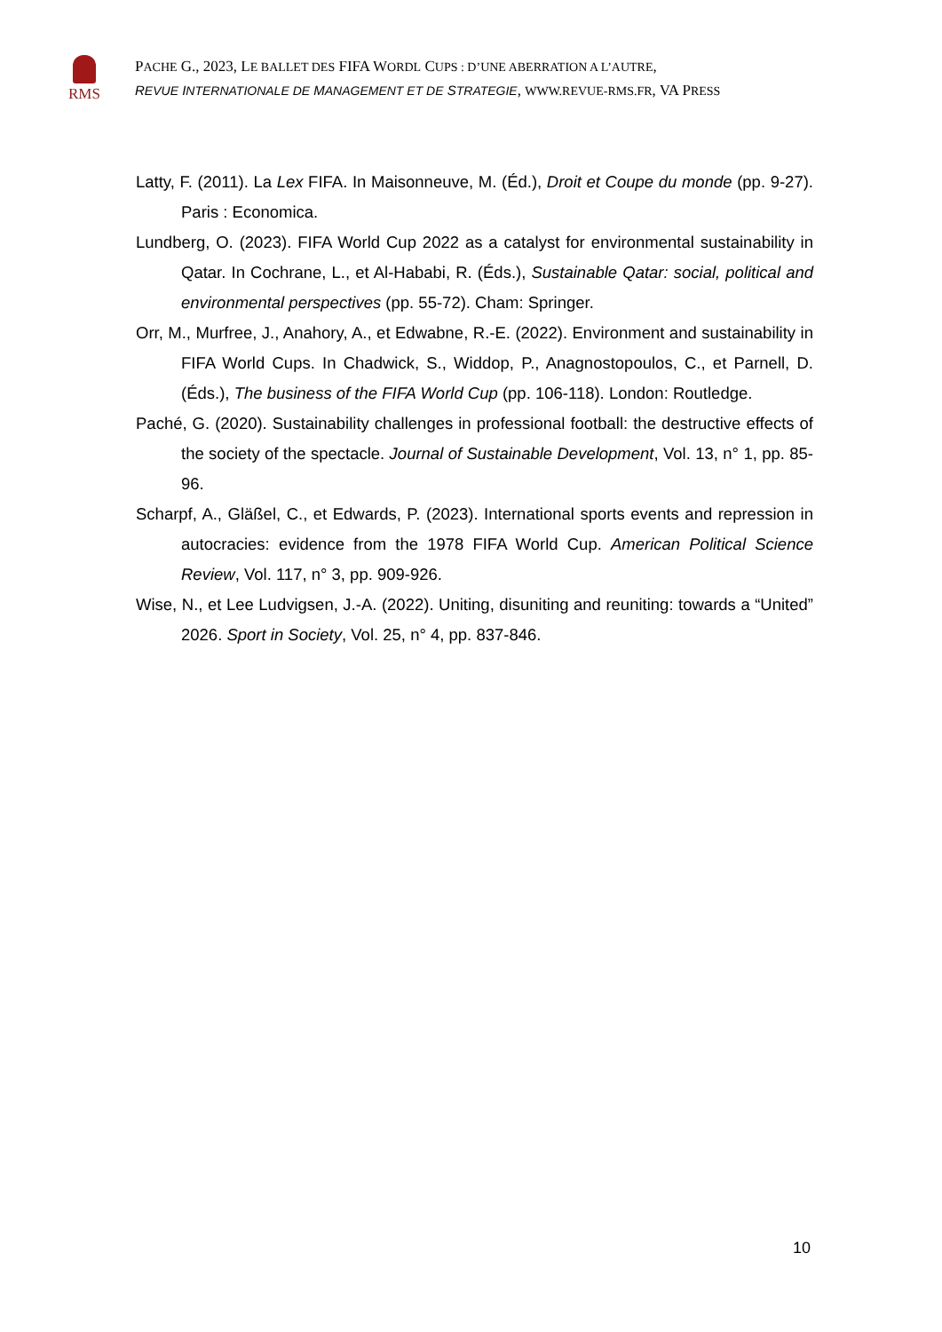RMS
PACHE G., 2023, LE BALLET DES FIFA WORDL CUPS : D’UNE ABERRATION A L’AUTRE,
REVUE INTERNATIONALE DE MANAGEMENT ET DE STRATEGIE, WWW.REVUE-RMS.FR, VA PRESS
Latty, F. (2011). La Lex FIFA. In Maisonneuve, M. (Éd.), Droit et Coupe du monde (pp. 9-27). Paris : Economica.
Lundberg, O. (2023). FIFA World Cup 2022 as a catalyst for environmental sustainability in Qatar. In Cochrane, L., et Al-Hababi, R. (Éds.), Sustainable Qatar: social, political and environmental perspectives (pp. 55-72). Cham: Springer.
Orr, M., Murfree, J., Anahory, A., et Edwabne, R.-E. (2022). Environment and sustainability in FIFA World Cups. In Chadwick, S., Widdop, P., Anagnostopoulos, C., et Parnell, D. (Éds.), The business of the FIFA World Cup (pp. 106-118). London: Routledge.
Paché, G. (2020). Sustainability challenges in professional football: the destructive effects of the society of the spectacle. Journal of Sustainable Development, Vol. 13, n° 1, pp. 85-96.
Scharpf, A., Gläßel, C., et Edwards, P. (2023). International sports events and repression in autocracies: evidence from the 1978 FIFA World Cup. American Political Science Review, Vol. 117, n° 3, pp. 909-926.
Wise, N., et Lee Ludvigsen, J.-A. (2022). Uniting, disuniting and reuniting: towards a “United” 2026. Sport in Society, Vol. 25, n° 4, pp. 837-846.
10